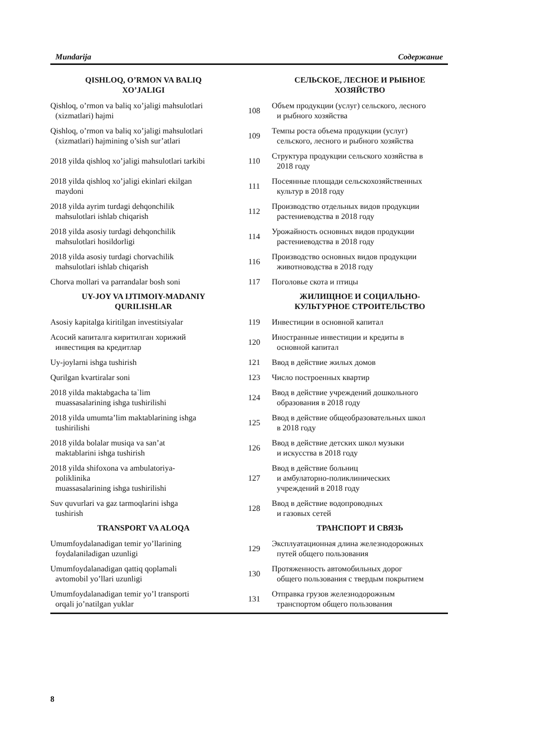Mundarija Содержание
| QISHLOQ, O’RMON VA BALIQ XO’JALIGI | | СЕЛЬСКОЕ, ЛЕСНОЕ И РЫБНОЕ ХОЗЯЙСТВО |
| --- | --- | --- |
| Qishloq, o’rmon va baliq xo’jaligi mahsulotlari (xizmatlari) hajmi | 108 | Объем продукции (услуг) сельского, лесного и рыбного хозяйства |
| Qishloq, o’rmon va baliq xo’jaligi mahsulotlari (xizmatlari) hajmining o’sish sur’atlari | 109 | Темпы роста объема продукции (услуг) сельского, лесного и рыбного хозяйства |
| 2018 yilda qishloq xo’jaligi mahsulotlari tarkibi | 110 | Структура продукции сельского хозяйства в 2018 году |
| 2018 yilda qishloq xo’jaligi ekinlari ekilgan maydoni | 111 | Посеянные площади сельскохозяйственных культур в 2018 году |
| 2018 yilda ayrim turdagi dehqonchilik mahsulotlari ishlab chiqarish | 112 | Производство отдельных видов продукции растениеводства в 2018 году |
| 2018 yilda asosiy turdagi dehqonchilik mahsulotlari hosildorligi | 114 | Урожайность основных видов продукции растениеводства в 2018 году |
| 2018 yilda asosiy turdagi chorvachilik mahsulotlari ishlab chiqarish | 116 | Производство основных видов продукции животноводства в 2018 году |
| Chorva mollari va parrandalar bosh soni | 117 | Поголовье скота и птицы |
| UY-JOY VA IJTIMOIY-MADANIY QURILISHLAR | | ЖИЛИЩНОЕ И СОЦИАЛЬНО- КУЛЬТУРНОЕ СТРОИТЕЛЬСТВО |
| Asosiy kapitalga kiritilgan investitsiyalar | 119 | Инвестиции в основной капитал |
| Асосий капиталга киритилган хорижий инвестиция ва кредитлар | 120 | Иностранные инвестиции и кредиты в основной капитал |
| Uy-joylarni ishga tushirish | 121 | Ввод в действие жилых домов |
| Qurilgan kvartiralar soni | 123 | Число построенных квартир |
| 2018 yilda maktabgacha ta`lim muassasalarining ishga tushirilishi | 124 | Ввод в действие учреждений дошкольного образования в 2018 году |
| 2018 yilda umumta’lim maktablarining ishga tushirilishi | 125 | Ввод в действие общеобразовательных школ в 2018 году |
| 2018 yilda bolalar musiqa va san’at maktablarini ishga tushirish | 126 | Ввод в действие детских школ музыки и искусства в 2018 году |
| 2018 yilda shifoxona va ambulatoriya- poliklinika muassasalarining ishga tushirilishi | 127 | Ввод в действие больниц и амбулаторно-поликлинических учреждений в 2018 году |
| Suv quvurlari va gaz tarmoqlarini ishga tushirish | 128 | Ввод в действие водопроводных и газовых сетей |
| TRANSPORT VA ALOQA | | ТРАНСПОРТ И СВЯЗЬ |
| Umumfoydalanadigan temir yo’llarining foydalaniladigan uzunligi | 129 | Эксплуатационная длина железнодорожных путей общего пользования |
| Umumfoydalanadigan qattiq qoplamali avtomobil yo’llari uzunligi | 130 | Протяженность автомобильных дорог общего пользования с твердым покрытием |
| Umumfoydalanadigan temir yo’l transporti orqali jo’natilgan yuklar | 131 | Отправка грузов железнодорожным транспортом общего пользования |
8